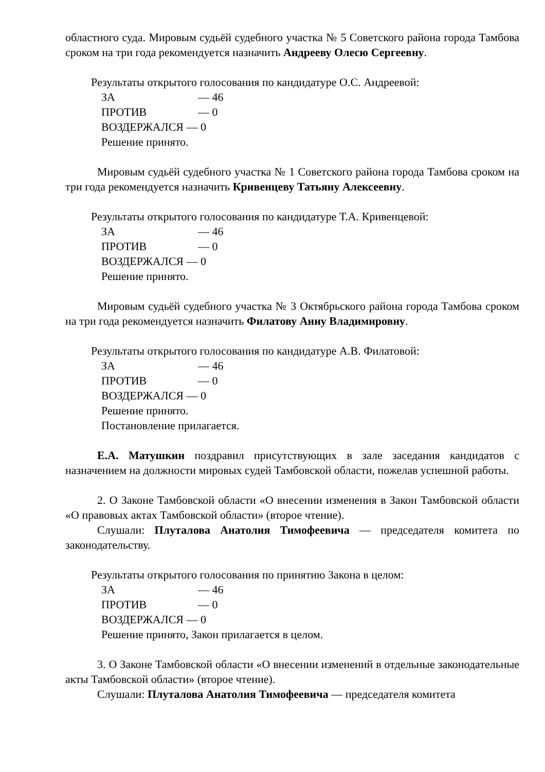областного суда. Мировым судьёй судебного участка № 5 Советского района города Тамбова сроком на три года рекомендуется назначить Андрееву Олесю Сергеевну.
Результаты открытого голосования по кандидатуре О.С. Андреевой:
ЗА — 46
ПРОТИВ — 0
ВОЗДЕРЖАЛСЯ — 0
Решение принято.
Мировым судьёй судебного участка № 1 Советского района города Тамбова сроком на три года рекомендуется назначить Кривенцеву Татьяну Алексеевну.
Результаты открытого голосования по кандидатуре Т.А. Кривенцевой:
ЗА — 46
ПРОТИВ — 0
ВОЗДЕРЖАЛСЯ — 0
Решение принято.
Мировым судьёй судебного участка № 3 Октябрьского района города Тамбова сроком на три года рекомендуется назначить Филатову Анну Владимировну.
Результаты открытого голосования по кандидатуре А.В. Филатовой:
ЗА — 46
ПРОТИВ — 0
ВОЗДЕРЖАЛСЯ — 0
Решение принято.
Постановление прилагается.
Е.А. Матушкин поздравил присутствующих в зале заседания кандидатов с назначением на должности мировых судей Тамбовской области, пожелав успешной работы.
2. О Законе Тамбовской области «О внесении изменения в Закон Тамбовской области «О правовых актах Тамбовской области» (второе чтение).
Слушали: Плуталова Анатолия Тимофеевича — председателя комитета по законодательству.
Результаты открытого голосования по принятию Закона в целом:
ЗА — 46
ПРОТИВ — 0
ВОЗДЕРЖАЛСЯ — 0
Решение принято, Закон прилагается в целом.
3. О Законе Тамбовской области «О внесении изменений в отдельные законодательные акты Тамбовской области» (второе чтение).
Слушали: Плуталова Анатолия Тимофеевича — председателя комитета